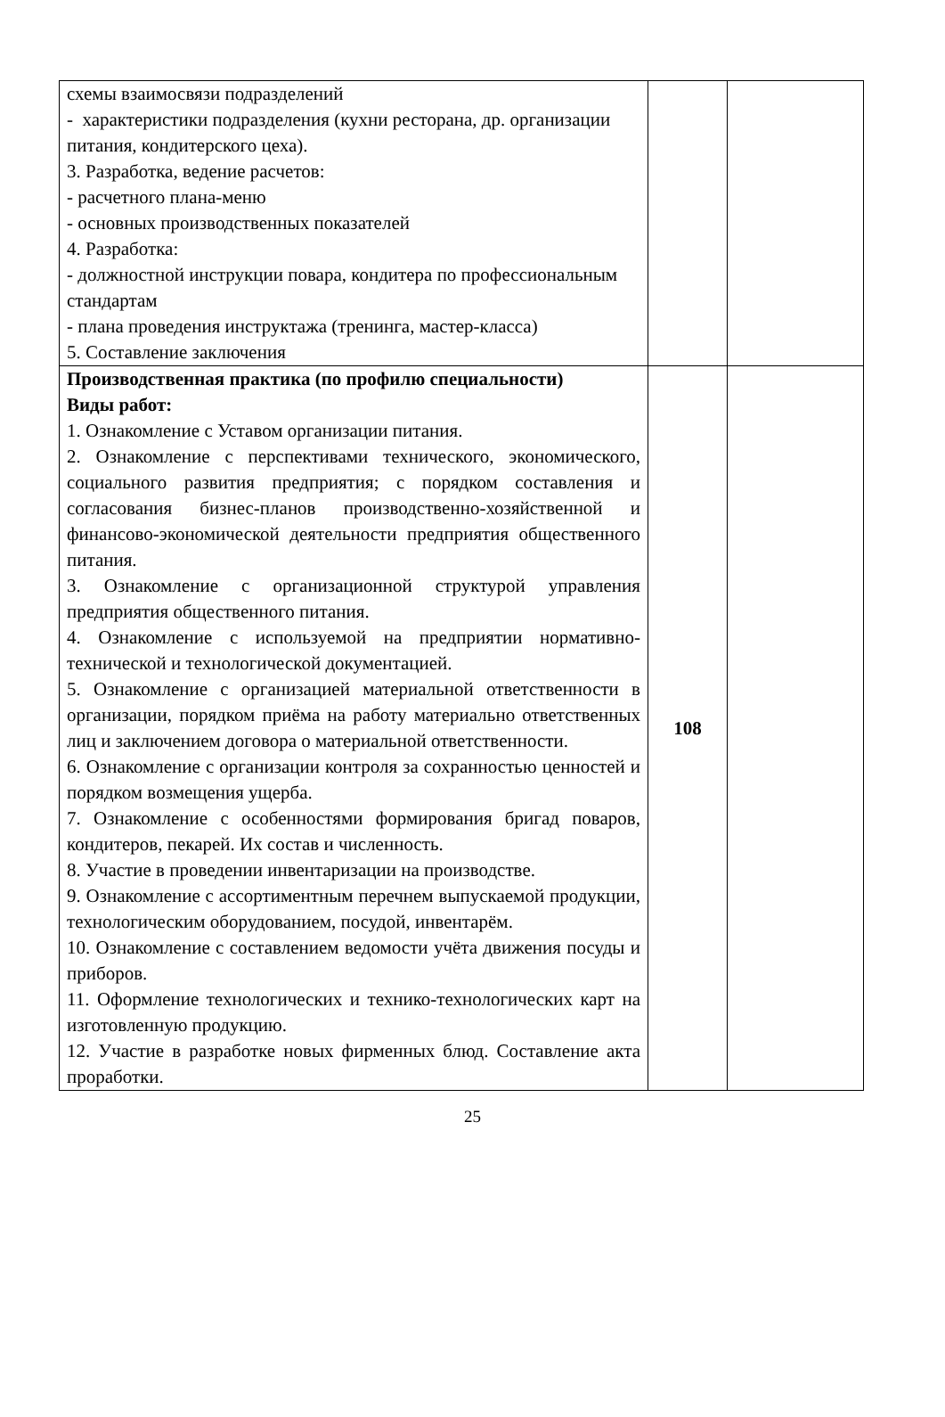| схемы взаимосвязи подразделений - характеристики подразделения (кухни ресторана, др. организации питания, кондитерского цеха). 3. Разработка, ведение расчетов: - расчетного плана-меню - основных производственных показателей 4. Разработка: - должностной инструкции повара, кондитера по профессиональным стандартам - плана проведения инструктажа (тренинга, мастер-класса) 5. Составление заключения | | |
| Производственная практика (по профилю специальности) Виды работ: 1. Ознакомление с Уставом организации питания. 2. Ознакомление с перспективами технического, экономического, социального развития предприятия; с порядком составления и согласования бизнес-планов производственно-хозяйственной и финансово-экономической деятельности предприятия общественного питания. 3. Ознакомление с организационной структурой управления предприятия общественного питания. 4. Ознакомление с используемой на предприятии нормативно-технической и технологической документацией. 5. Ознакомление с организацией материальной ответственности в организации, порядком приёма на работу материально ответственных лиц и заключением договора о материальной ответственности. 6. Ознакомление с организации контроля за сохранностью ценностей и порядком возмещения ущерба. 7. Ознакомление с особенностями формирования бригад поваров, кондитеров, пекарей. Их состав и численность. 8. Участие в проведении инвентаризации на производстве. 9. Ознакомление с ассортиментным перечнем выпускаемой продукции, технологическим оборудованием, посудой, инвентарём. 10. Ознакомление с составлением ведомости учёта движения посуды и приборов. 11. Оформление технологических и технико-технологических карт на изготовленную продукцию. 12. Участие в разработке новых фирменных блюд. Составление акта проработки. | 108 | |
25